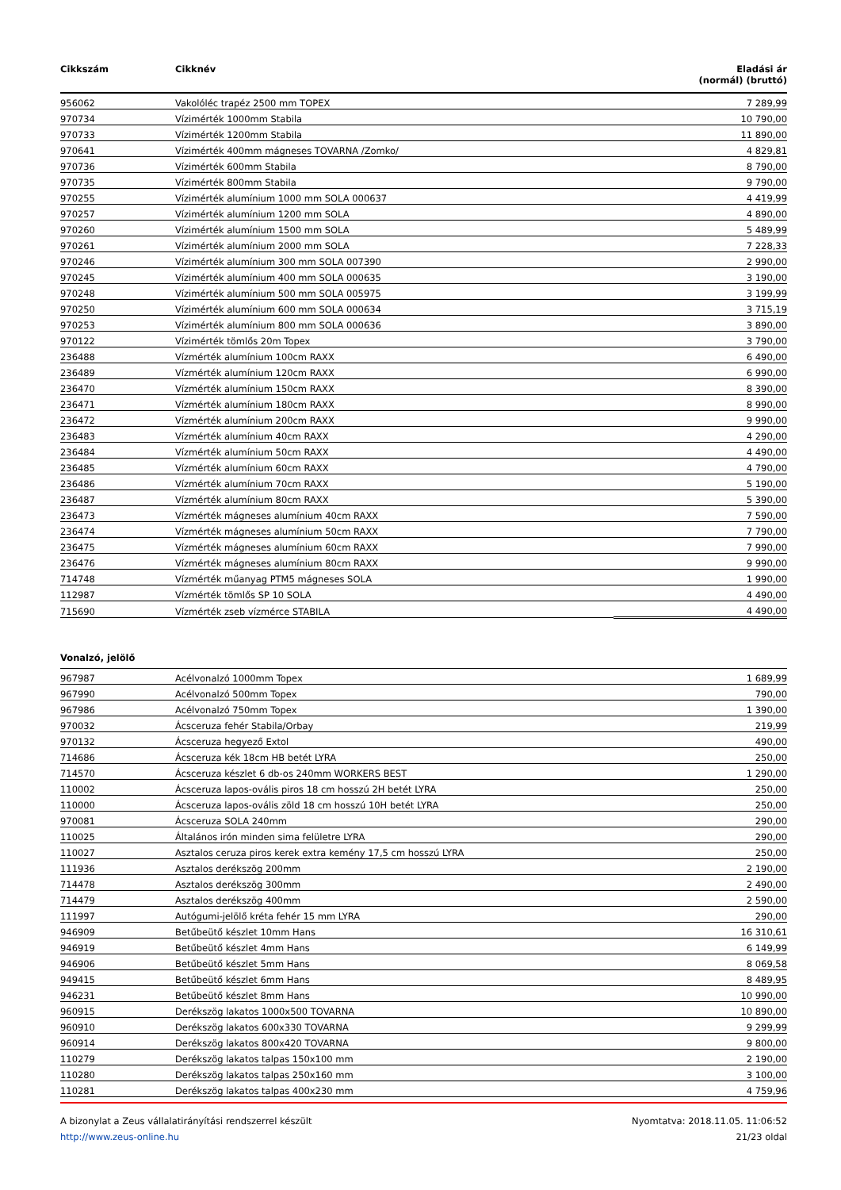| Cikkszám | Cikknév | Eladási ár (normál) (bruttó) |
| --- | --- | --- |
| 956062 | Vakolóléc trapéz 2500 mm TOPEX | 7 289,99 |
| 970734 | Vízimérték 1000mm Stabila | 10 790,00 |
| 970733 | Vízimérték 1200mm Stabila | 11 890,00 |
| 970641 | Vízimérték 400mm mágneses TOVARNA /Zomko/ | 4 829,81 |
| 970736 | Vízimérték 600mm Stabila | 8 790,00 |
| 970735 | Vízimérték 800mm Stabila | 9 790,00 |
| 970255 | Vízimérték alumínium 1000 mm SOLA 000637 | 4 419,99 |
| 970257 | Vízimérték alumínium 1200 mm SOLA | 4 890,00 |
| 970260 | Vízimérték alumínium 1500 mm SOLA | 5 489,99 |
| 970261 | Vízimérték alumínium 2000 mm SOLA | 7 228,33 |
| 970246 | Vízimérték alumínium 300 mm SOLA 007390 | 2 990,00 |
| 970245 | Vízimérték alumínium 400 mm SOLA 000635 | 3 190,00 |
| 970248 | Vízimérték alumínium 500 mm SOLA 005975 | 3 199,99 |
| 970250 | Vízimérték alumínium 600 mm SOLA 000634 | 3 715,19 |
| 970253 | Vízimérték alumínium 800 mm SOLA 000636 | 3 890,00 |
| 970122 | Vízimérték tömlős 20m Topex | 3 790,00 |
| 236488 | Vízmérték alumínium 100cm RAXX | 6 490,00 |
| 236489 | Vízmérték alumínium 120cm RAXX | 6 990,00 |
| 236470 | Vízmérték alumínium 150cm RAXX | 8 390,00 |
| 236471 | Vízmérték alumínium 180cm RAXX | 8 990,00 |
| 236472 | Vízmérték alumínium 200cm RAXX | 9 990,00 |
| 236483 | Vízmérték alumínium 40cm RAXX | 4 290,00 |
| 236484 | Vízmérték alumínium 50cm RAXX | 4 490,00 |
| 236485 | Vízmérték alumínium 60cm RAXX | 4 790,00 |
| 236486 | Vízmérték alumínium 70cm RAXX | 5 190,00 |
| 236487 | Vízmérték alumínium 80cm RAXX | 5 390,00 |
| 236473 | Vízmérték mágneses alumínium 40cm RAXX | 7 590,00 |
| 236474 | Vízmérték mágneses alumínium 50cm RAXX | 7 790,00 |
| 236475 | Vízmérték mágneses alumínium 60cm RAXX | 7 990,00 |
| 236476 | Vízmérték mágneses alumínium 80cm RAXX | 9 990,00 |
| 714748 | Vízmérték műanyag PTM5 mágneses SOLA | 1 990,00 |
| 112987 | Vízmérték tömlős SP 10 SOLA | 4 490,00 |
| 715690 | Vízmérték zseb vízmérce STABILA | 4 490,00 |
Vonalzó, jelölő
| 967987 | Acélvonalzó 1000mm Topex | 1 689,99 |
| 967990 | Acélvonalzó 500mm Topex | 790,00 |
| 967986 | Acélvonalzó 750mm Topex | 1 390,00 |
| 970032 | Ácsceruza fehér Stabila/Orbay | 219,99 |
| 970132 | Ácsceruza hegyező Extol | 490,00 |
| 714686 | Ácsceruza kék 18cm HB betét LYRA | 250,00 |
| 714570 | Ácsceruza készlet 6 db-os 240mm WORKERS BEST | 1 290,00 |
| 110002 | Ácsceruza lapos-ovális piros 18 cm hosszú 2H betét LYRA | 250,00 |
| 110000 | Ácsceruza lapos-ovális zöld 18 cm hosszú 10H betét LYRA | 250,00 |
| 970081 | Ácsceruza SOLA 240mm | 290,00 |
| 110025 | Általános irón minden sima felületre LYRA | 290,00 |
| 110027 | Asztalos ceruza piros kerek extra kemény 17,5 cm hosszú LYRA | 250,00 |
| 111936 | Asztalos derékszög 200mm | 2 190,00 |
| 714478 | Asztalos derékszög 300mm | 2 490,00 |
| 714479 | Asztalos derékszög 400mm | 2 590,00 |
| 111997 | Autógumi-jelölő kréta fehér 15 mm LYRA | 290,00 |
| 946909 | Betűbeütő készlet 10mm Hans | 16 310,61 |
| 946919 | Betűbeütő készlet 4mm Hans | 6 149,99 |
| 946906 | Betűbeütő készlet 5mm Hans | 8 069,58 |
| 949415 | Betűbeütő készlet 6mm Hans | 8 489,95 |
| 946231 | Betűbeütő készlet 8mm Hans | 10 990,00 |
| 960915 | Derékszög lakatos 1000x500 TOVARNA | 10 890,00 |
| 960910 | Derékszög lakatos 600x330 TOVARNA | 9 299,99 |
| 960914 | Derékszög lakatos 800x420 TOVARNA | 9 800,00 |
| 110279 | Derékszög lakatos talpas 150x100 mm | 2 190,00 |
| 110280 | Derékszög lakatos talpas 250x160 mm | 3 100,00 |
| 110281 | Derékszög lakatos talpas 400x230 mm | 4 759,96 |
A bizonylat a Zeus vállalatirányítási rendszerrel készült
http://www.zeus-online.hu
Nyomtatva: 2018.11.05. 11:06:52
21/23 oldal